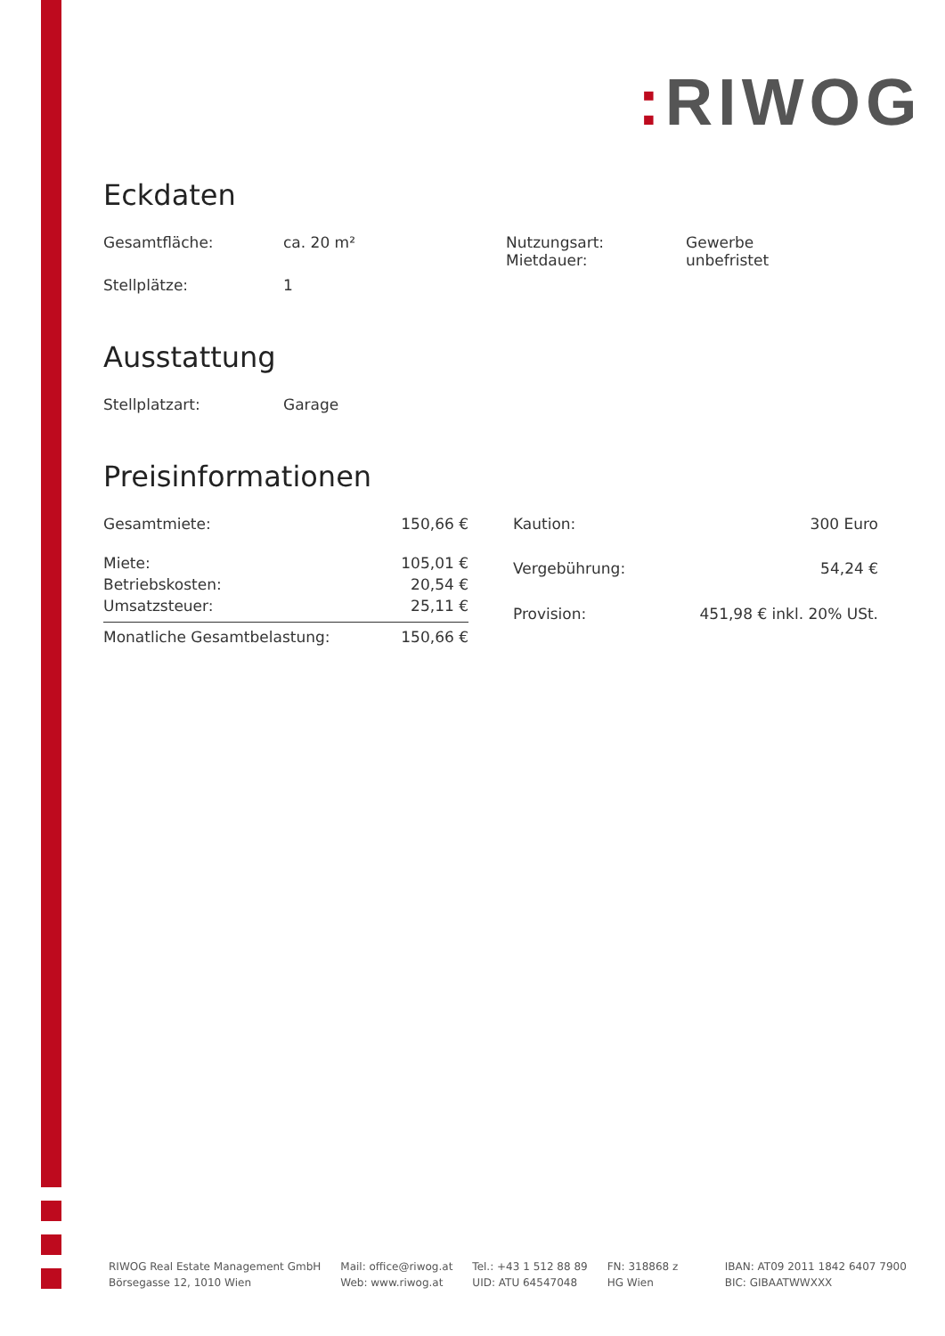: RIWOG
Eckdaten
| Gesamtfläche: | ca. 20 m² | Nutzungsart: Mietdauer: | Gewerbe unbefristet |
| Stellplätze: | 1 | | |
Ausstattung
| Stellplatzart: | Garage |
Preisinformationen
| Gesamtmiete: | 150,66 € |
| Miete: | 105,01 € |
| Betriebskosten: | 20,54 € |
| Umsatzsteuer: | 25,11 € |
| Monatliche Gesamtbelastung: | 150,66 € |
| Kaution: | 300 Euro |
| Vergebührung: | 54,24 € |
| Provision: | 451,98 € inkl. 20% USt. |
RIWOG Real Estate Management GmbH
Börsegasse 12, 1010 Wien
Mail: office@riwog.at
Web: www.riwog.at
Tel.: +43 1 512 88 89
UID: ATU 64547048
FN: 318868 z
HG Wien
IBAN: AT09 2011 1842 6407 7900
BIC: GIBAATWWXXX